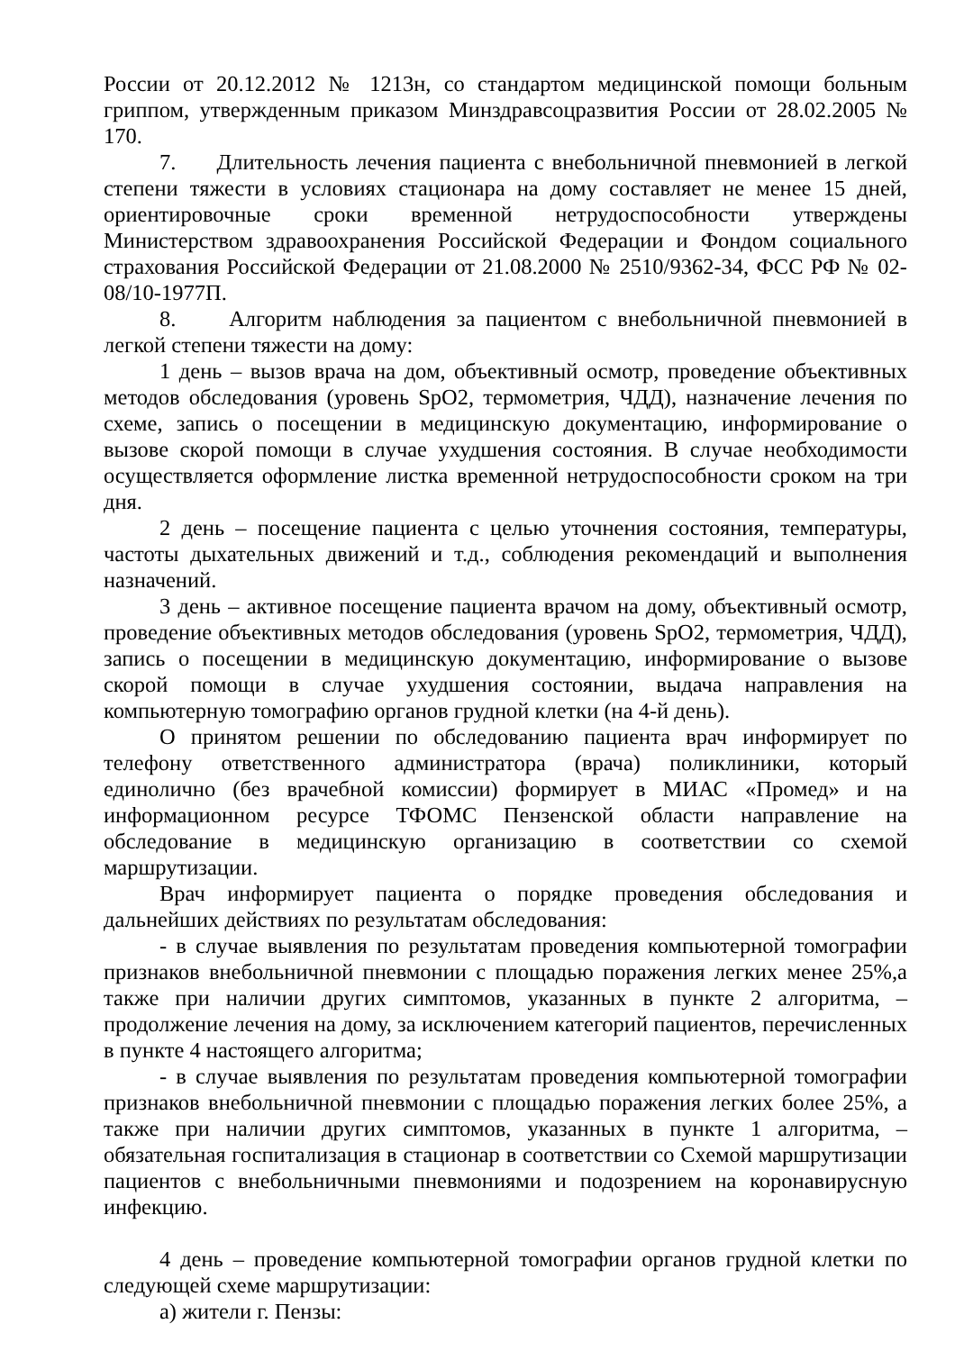России от 20.12.2012 № 1213н, со стандартом медицинской помощи больным гриппом, утвержденным приказом Минздравсоцразвития России от 28.02.2005 № 170.
7. Длительность лечения пациента с внебольничной пневмонией в легкой степени тяжести в условиях стационара на дому составляет не менее 15 дней, ориентировочные сроки временной нетрудоспособности утверждены Министерством здравоохранения Российской Федерации и Фондом социального страхования Российской Федерации от 21.08.2000 № 2510/9362-34, ФСС РФ № 02-08/10-1977П.
8. Алгоритм наблюдения за пациентом с внебольничной пневмонией в легкой степени тяжести на дому:
1 день – вызов врача на дом, объективный осмотр, проведение объективных методов обследования (уровень SpO2, термометрия, ЧДД), назначение лечения по схеме, запись о посещении в медицинскую документацию, информирование о вызове скорой помощи в случае ухудшения состояния. В случае необходимости осуществляется оформление листка временной нетрудоспособности сроком на три дня.
2 день – посещение пациента с целью уточнения состояния, температуры, частоты дыхательных движений и т.д., соблюдения рекомендаций и выполнения назначений.
3 день – активное посещение пациента врачом на дому, объективный осмотр, проведение объективных методов обследования (уровень SpO2, термометрия, ЧДД), запись о посещении в медицинскую документацию, информирование о вызове скорой помощи в случае ухудшения состоянии, выдача направления на компьютерную томографию органов грудной клетки (на 4-й день).
О принятом решении по обследованию пациента врач информирует по телефону ответственного администратора (врача) поликлиники, который единолично (без врачебной комиссии) формирует в МИАС «Промед» и на информационном ресурсе ТФОМС Пензенской области направление на обследование в медицинскую организацию в соответствии со схемой маршрутизации.
Врач информирует пациента о порядке проведения обследования и дальнейших действиях по результатам обследования:
- в случае выявления по результатам проведения компьютерной томографии признаков внебольничной пневмонии с площадью поражения легких менее 25%,а также при наличии других симптомов, указанных в пункте 2 алгоритма, – продолжение лечения на дому, за исключением категорий пациентов, перечисленных в пункте 4 настоящего алгоритма;
- в случае выявления по результатам проведения компьютерной томографии признаков внебольничной пневмонии с площадью поражения легких более 25%, а также при наличии других симптомов, указанных в пункте 1 алгоритма, – обязательная госпитализация в стационар в соответствии со Схемой маршрутизации пациентов с внебольничными пневмониями и подозрением на коронавирусную инфекцию.
4 день – проведение компьютерной томографии органов грудной клетки по следующей схеме маршрутизации:
а) жители г. Пензы: